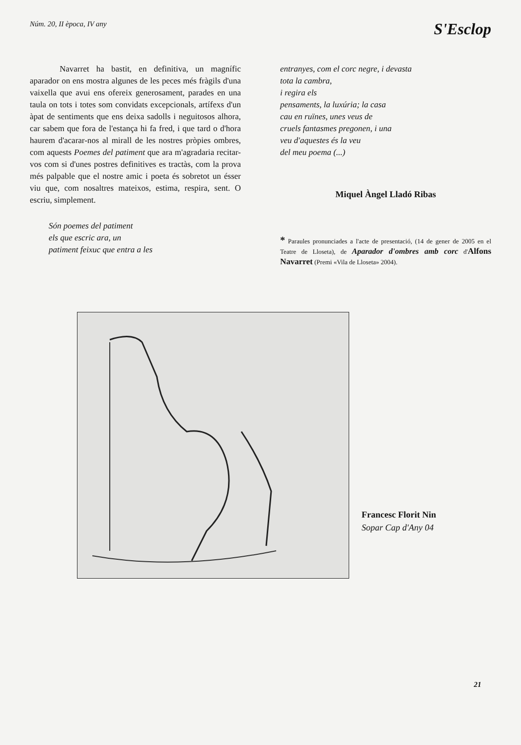Núm. 20, II època, IV any
S'Esclop
Navarret ha bastit, en definitiva, un magnífic aparador on ens mostra algunes de les peces més fràgils d'una vaixella que avui ens ofereix generosament, parades en una taula on tots i totes som convidats excepcionals, artífexs d'un àpat de sentiments que ens deixa sadolls i neguitosos alhora, car sabem que fora de l'estança hi fa fred, i que tard o d'hora haurem d'acarar-nos al mirall de les nostres pròpies ombres, com aquests Poemes del patiment que ara m'agradaria recitar-vos com si d'unes postres definitives es tractàs, com la prova més palpable que el nostre amic i poeta és sobretot un ésser viu que, com nosaltres mateixos, estima, respira, sent. O escriu, simplement.
Són poemes del patiment
els que escric ara, un
patiment feixuc que entra a les
entranyes, com el corc negre, i devasta
tota la cambra,
i regira els
pensaments, la luxúria; la casa
cau en ruïnes, unes veus de
cruels fantasmes pregonen, i una
veu d'aquestes és la veu
del meu poema (...)
Miquel Àngel Lladó Ribas
* Paraules pronunciades a l'acte de presentació, (14 de gener de 2005 en el Teatre de Lloseta), de Aparador d'ombres amb corc d'Alfons Navarret (Premi «Vila de Lloseta» 2004).
Francesc Florit Nin
Sopar Cap d'Any 04
21